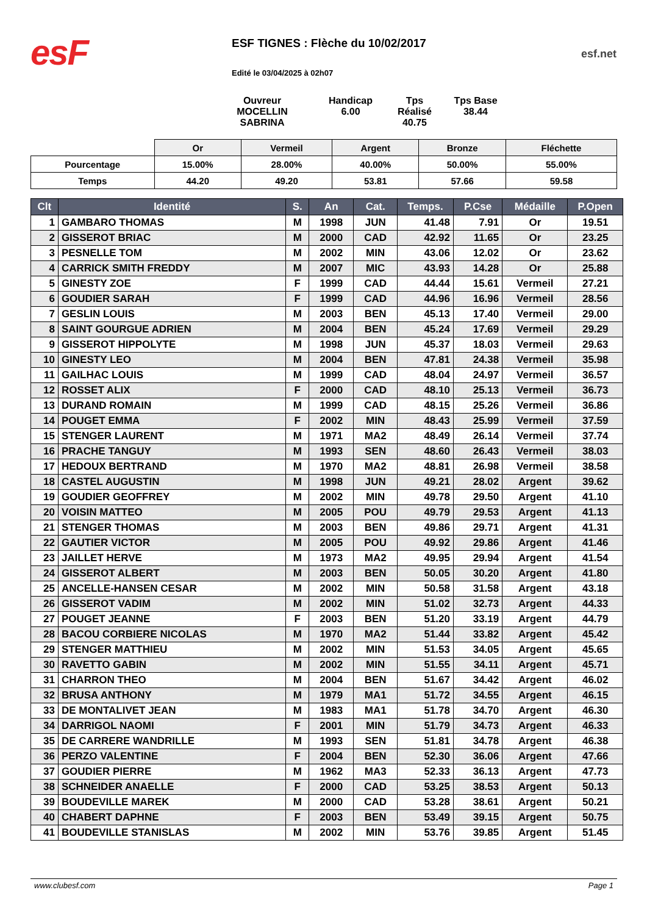esF
ESF TIGNES : Flèche du 10/02/2017
Edité le 03/04/2025 à 02h07
esf.net
Ouvreur
MOCELLIN SABRINA
Handicap
6.00
Tps Réalisé
40.75
Tps Base
38.44
| | Or | Vermeil | Argent | Bronze | Fléchette |
| Pourcentage | 15.00% | 28.00% | 40.00% | 50.00% | 55.00% |
| Temps | 44.20 | 49.20 | 53.81 | 57.66 | 59.58 |
| Clt | Identité | S. | An | Cat. | Temps. | P.Cse | Médaille | P.Open |
| --- | --- | --- | --- | --- | --- | --- | --- | --- |
| 1 | GAMBARO THOMAS | M | 1998 | JUN | 41.48 | 7.91 | Or | 19.51 |
| 2 | GISSEROT BRIAC | M | 2000 | CAD | 42.92 | 11.65 | Or | 23.25 |
| 3 | PESNELLE TOM | M | 2002 | MIN | 43.06 | 12.02 | Or | 23.62 |
| 4 | CARRICK SMITH FREDDY | M | 2007 | MIC | 43.93 | 14.28 | Or | 25.88 |
| 5 | GINESTY ZOE | F | 1999 | CAD | 44.44 | 15.61 | Vermeil | 27.21 |
| 6 | GOUDIER SARAH | F | 1999 | CAD | 44.96 | 16.96 | Vermeil | 28.56 |
| 7 | GESLIN LOUIS | M | 2003 | BEN | 45.13 | 17.40 | Vermeil | 29.00 |
| 8 | SAINT GOURGUE ADRIEN | M | 2004 | BEN | 45.24 | 17.69 | Vermeil | 29.29 |
| 9 | GISSEROT HIPPOLYTE | M | 1998 | JUN | 45.37 | 18.03 | Vermeil | 29.63 |
| 10 | GINESTY LEO | M | 2004 | BEN | 47.81 | 24.38 | Vermeil | 35.98 |
| 11 | GAILHAC LOUIS | M | 1999 | CAD | 48.04 | 24.97 | Vermeil | 36.57 |
| 12 | ROSSET ALIX | F | 2000 | CAD | 48.10 | 25.13 | Vermeil | 36.73 |
| 13 | DURAND ROMAIN | M | 1999 | CAD | 48.15 | 25.26 | Vermeil | 36.86 |
| 14 | POUGET EMMA | F | 2002 | MIN | 48.43 | 25.99 | Vermeil | 37.59 |
| 15 | STENGER LAURENT | M | 1971 | MA2 | 48.49 | 26.14 | Vermeil | 37.74 |
| 16 | PRACHE TANGUY | M | 1993 | SEN | 48.60 | 26.43 | Vermeil | 38.03 |
| 17 | HEDOUX BERTRAND | M | 1970 | MA2 | 48.81 | 26.98 | Vermeil | 38.58 |
| 18 | CASTEL AUGUSTIN | M | 1998 | JUN | 49.21 | 28.02 | Argent | 39.62 |
| 19 | GOUDIER GEOFFREY | M | 2002 | MIN | 49.78 | 29.50 | Argent | 41.10 |
| 20 | VOISIN MATTEO | M | 2005 | POU | 49.79 | 29.53 | Argent | 41.13 |
| 21 | STENGER THOMAS | M | 2003 | BEN | 49.86 | 29.71 | Argent | 41.31 |
| 22 | GAUTIER VICTOR | M | 2005 | POU | 49.92 | 29.86 | Argent | 41.46 |
| 23 | JAILLET HERVE | M | 1973 | MA2 | 49.95 | 29.94 | Argent | 41.54 |
| 24 | GISSEROT ALBERT | M | 2003 | BEN | 50.05 | 30.20 | Argent | 41.80 |
| 25 | ANCELLE-HANSEN CESAR | M | 2002 | MIN | 50.58 | 31.58 | Argent | 43.18 |
| 26 | GISSEROT VADIM | M | 2002 | MIN | 51.02 | 32.73 | Argent | 44.33 |
| 27 | POUGET JEANNE | F | 2003 | BEN | 51.20 | 33.19 | Argent | 44.79 |
| 28 | BACOU CORBIERE NICOLAS | M | 1970 | MA2 | 51.44 | 33.82 | Argent | 45.42 |
| 29 | STENGER MATTHIEU | M | 2002 | MIN | 51.53 | 34.05 | Argent | 45.65 |
| 30 | RAVETTO GABIN | M | 2002 | MIN | 51.55 | 34.11 | Argent | 45.71 |
| 31 | CHARRON THEO | M | 2004 | BEN | 51.67 | 34.42 | Argent | 46.02 |
| 32 | BRUSA ANTHONY | M | 1979 | MA1 | 51.72 | 34.55 | Argent | 46.15 |
| 33 | DE MONTALIVET JEAN | M | 1983 | MA1 | 51.78 | 34.70 | Argent | 46.30 |
| 34 | DARRIGOL NAOMI | F | 2001 | MIN | 51.79 | 34.73 | Argent | 46.33 |
| 35 | DE CARRERE WANDRILLE | M | 1993 | SEN | 51.81 | 34.78 | Argent | 46.38 |
| 36 | PERZO VALENTINE | F | 2004 | BEN | 52.30 | 36.06 | Argent | 47.66 |
| 37 | GOUDIER PIERRE | M | 1962 | MA3 | 52.33 | 36.13 | Argent | 47.73 |
| 38 | SCHNEIDER ANAELLE | F | 2000 | CAD | 53.25 | 38.53 | Argent | 50.13 |
| 39 | BOUDEVILLE MAREK | M | 2000 | CAD | 53.28 | 38.61 | Argent | 50.21 |
| 40 | CHABERT DAPHNE | F | 2003 | BEN | 53.49 | 39.15 | Argent | 50.75 |
| 41 | BOUDEVILLE STANISLAS | M | 2002 | MIN | 53.76 | 39.85 | Argent | 51.45 |
www.clubesf.com Page 1